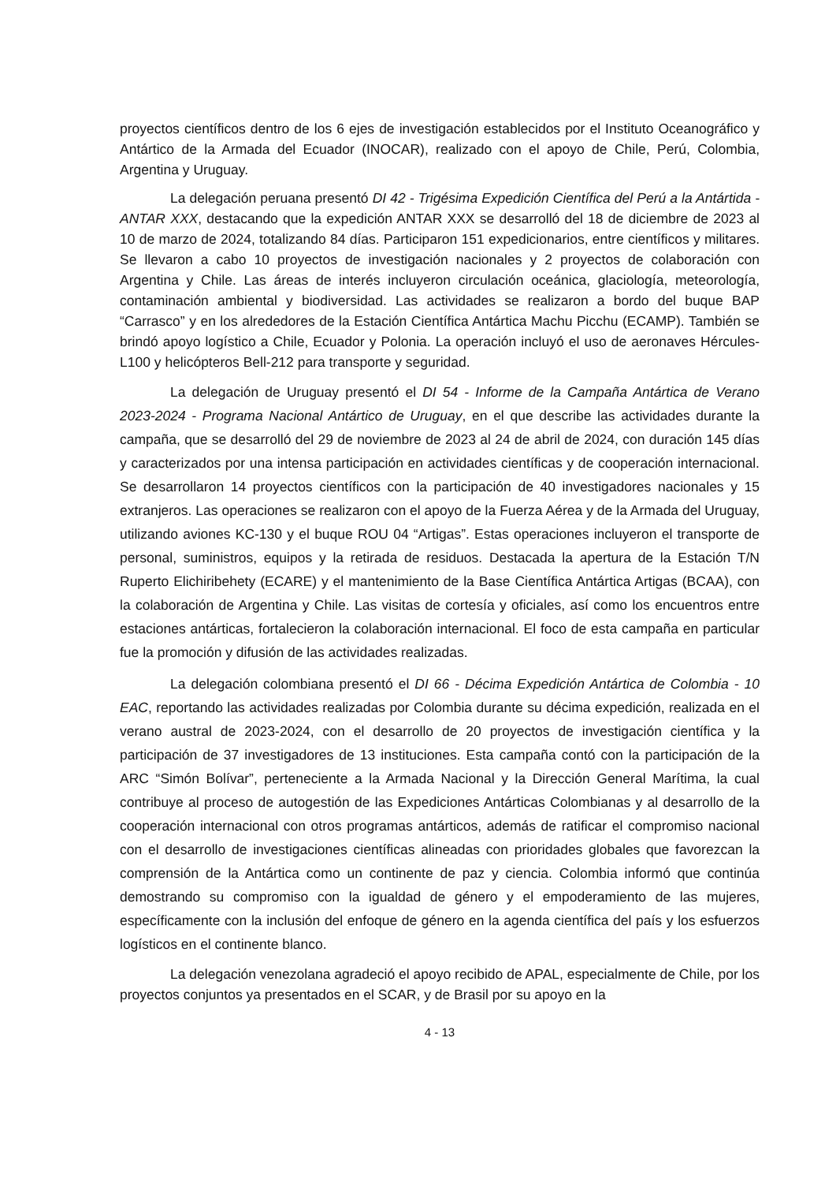proyectos científicos dentro de los 6 ejes de investigación establecidos por el Instituto Oceanográfico y Antártico de la Armada del Ecuador (INOCAR), realizado con el apoyo de Chile, Perú, Colombia, Argentina y Uruguay.
La delegación peruana presentó DI 42 - Trigésima Expedición Científica del Perú a la Antártida - ANTAR XXX, destacando que la expedición ANTAR XXX se desarrolló del 18 de diciembre de 2023 al 10 de marzo de 2024, totalizando 84 días. Participaron 151 expedicionarios, entre científicos y militares. Se llevaron a cabo 10 proyectos de investigación nacionales y 2 proyectos de colaboración con Argentina y Chile. Las áreas de interés incluyeron circulación oceánica, glaciología, meteorología, contaminación ambiental y biodiversidad. Las actividades se realizaron a bordo del buque BAP “Carrasco” y en los alrededores de la Estación Científica Antártica Machu Picchu (ECAMP). También se brindó apoyo logístico a Chile, Ecuador y Polonia. La operación incluyó el uso de aeronaves Hércules-L100 y helicópteros Bell-212 para transporte y seguridad.
La delegación de Uruguay presentó el DI 54 - Informe de la Campaña Antártica de Verano 2023-2024 - Programa Nacional Antártico de Uruguay, en el que describe las actividades durante la campaña, que se desarrolló del 29 de noviembre de 2023 al 24 de abril de 2024, con duración 145 días y caracterizados por una intensa participación en actividades científicas y de cooperación internacional. Se desarrollaron 14 proyectos científicos con la participación de 40 investigadores nacionales y 15 extranjeros. Las operaciones se realizaron con el apoyo de la Fuerza Aérea y de la Armada del Uruguay, utilizando aviones KC-130 y el buque ROU 04 “Artigas”. Estas operaciones incluyeron el transporte de personal, suministros, equipos y la retirada de residuos. Destacada la apertura de la Estación T/N Ruperto Elichiribehety (ECARE) y el mantenimiento de la Base Científica Antártica Artigas (BCAA), con la colaboración de Argentina y Chile. Las visitas de cortesía y oficiales, así como los encuentros entre estaciones antárticas, fortalecieron la colaboración internacional. El foco de esta campaña en particular fue la promoción y difusión de las actividades realizadas.
La delegación colombiana presentó el DI 66 - Décima Expedición Antártica de Colombia - 10 EAC, reportando las actividades realizadas por Colombia durante su décima expedición, realizada en el verano austral de 2023-2024, con el desarrollo de 20 proyectos de investigación científica y la participación de 37 investigadores de 13 instituciones. Esta campaña contó con la participación de la ARC “Simón Bolívar”, perteneciente a la Armada Nacional y la Dirección General Marítima, la cual contribuye al proceso de autogestión de las Expediciones Antárticas Colombianas y al desarrollo de la cooperación internacional con otros programas antárticos, además de ratificar el compromiso nacional con el desarrollo de investigaciones científicas alineadas con prioridades globales que favorezcan la comprensión de la Antártica como un continente de paz y ciencia. Colombia informó que continúa demostrando su compromiso con la igualdad de género y el empoderamiento de las mujeres, específicamente con la inclusión del enfoque de género en la agenda científica del país y los esfuerzos logísticos en el continente blanco.
La delegación venezolana agradeció el apoyo recibido de APAL, especialmente de Chile, por los proyectos conjuntos ya presentados en el SCAR, y de Brasil por su apoyo en la
4 - 13